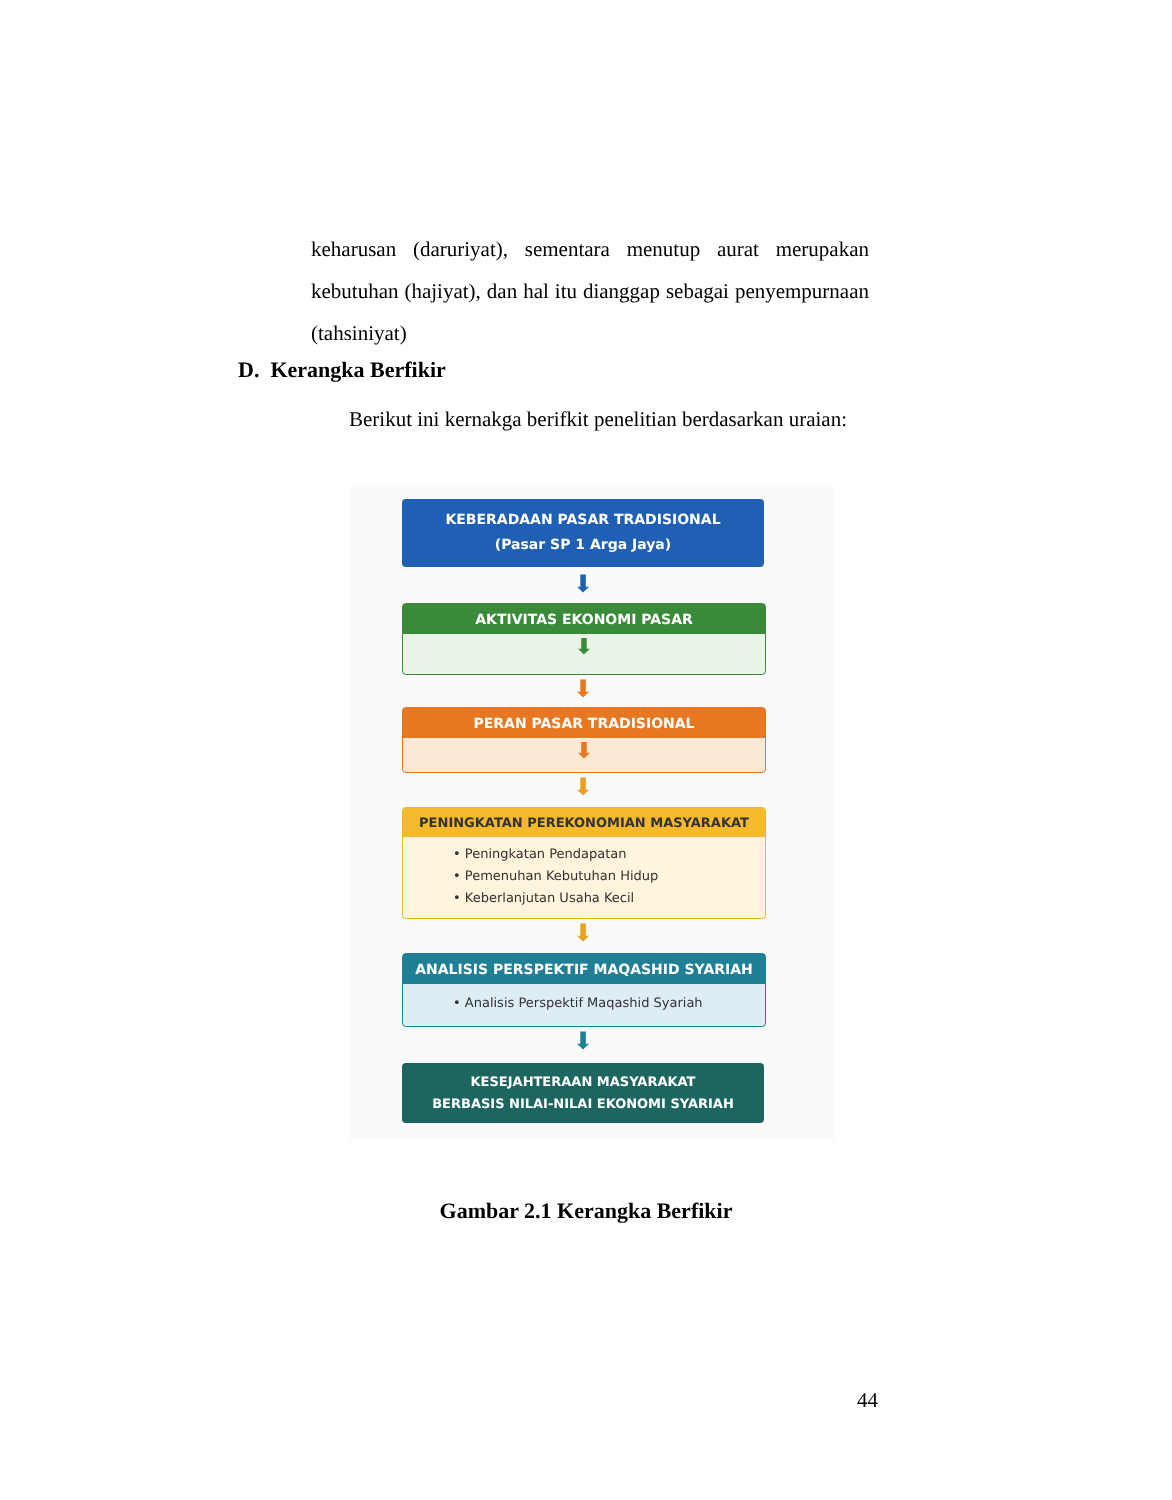keharusan (daruriyat), sementara menutup aurat merupakan kebutuhan (hajiyat), dan hal itu dianggap sebagai penyempurnaan (tahsiniyat)
D. Kerangka Berfikir
Berikut ini kernakga berifkit penelitian berdasarkan uraian:
KEBERADAAN PASAR TRADISIONAL
(Pasar SP 1 Arga Jaya)
⬇
AKTIVITAS EKONOMI PASAR
⬇
⬇
PERAN PASAR TRADISIONAL
⬇
⬇
PENINGKATAN PEREKONOMIAN MASYARAKAT
• Peningkatan Pendapatan
• Pemenuhan Kebutuhan Hidup
• Keberlanjutan Usaha Kecil
⬇
ANALISIS PERSPEKTIF MAQASHID SYARIAH
• Analisis Perspektif Maqashid Syariah
⬇
KESEJAHTERAAN MASYARAKAT
BERBASIS NILAI-NILAI EKONOMI SYARIAH
Gambar 2.1 Kerangka Berfikir
44